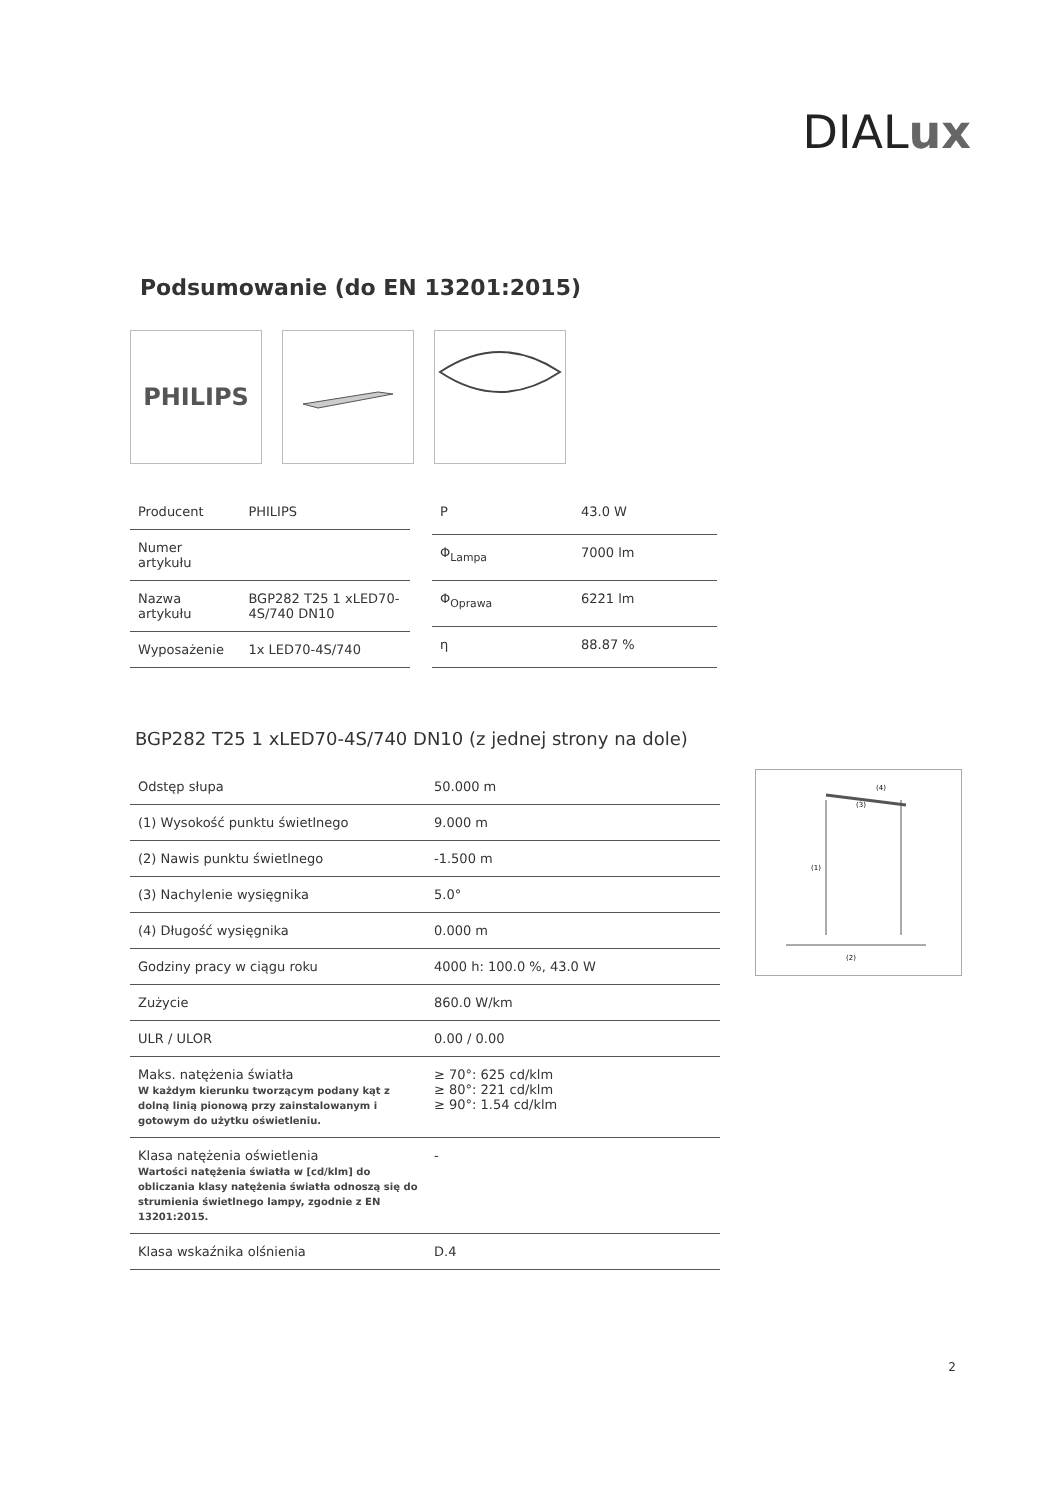DIALux
Podsumowanie (do EN 13201:2015)
PHILIPS
| Producent | PHILIPS |
| Numer artykułu | |
| Nazwa artykułu | BGP282 T25 1 xLED70-4S/740 DN10 |
| Wyposażenie | 1x LED70-4S/740 |
| P | 43.0 W |
| Φ<sub>Lampa</sub> | 7000 lm |
| Φ<sub>Oprawa</sub> | 6221 lm |
| η | 88.87 % |
BGP282 T25 1 xLED70-4S/740 DN10 (z jednej strony na dole)
| Odstęp słupa | 50.000 m |
| (1) Wysokość punktu świetlnego | 9.000 m |
| (2) Nawis punktu świetlnego | -1.500 m |
| (3) Nachylenie wysięgnika | 5.0° |
| (4) Długość wysięgnika | 0.000 m |
| Godziny pracy w ciągu roku | 4000 h: 100.0 %, 43.0 W |
| Zużycie | 860.0 W/km |
| ULR / ULOR | 0.00 / 0.00 |
| Maks. natężenia światła W każdym kierunku tworzącym podany kąt z dolną linią pionową przy zainstalowanym i gotowym do użytku oświetleniu. | ≥ 70°: 625 cd/klm ≥ 80°: 221 cd/klm ≥ 90°: 1.54 cd/klm |
| Klasa natężenia oświetlenia Wartości natężenia światła w [cd/klm] do obliczania klasy natężenia światła odnoszą się do strumienia świetlnego lampy, zgodnie z EN 13201:2015. | - |
| Klasa wskaźnika olśnienia | D.4 |
(1)
(2)
(3)
(4)
2